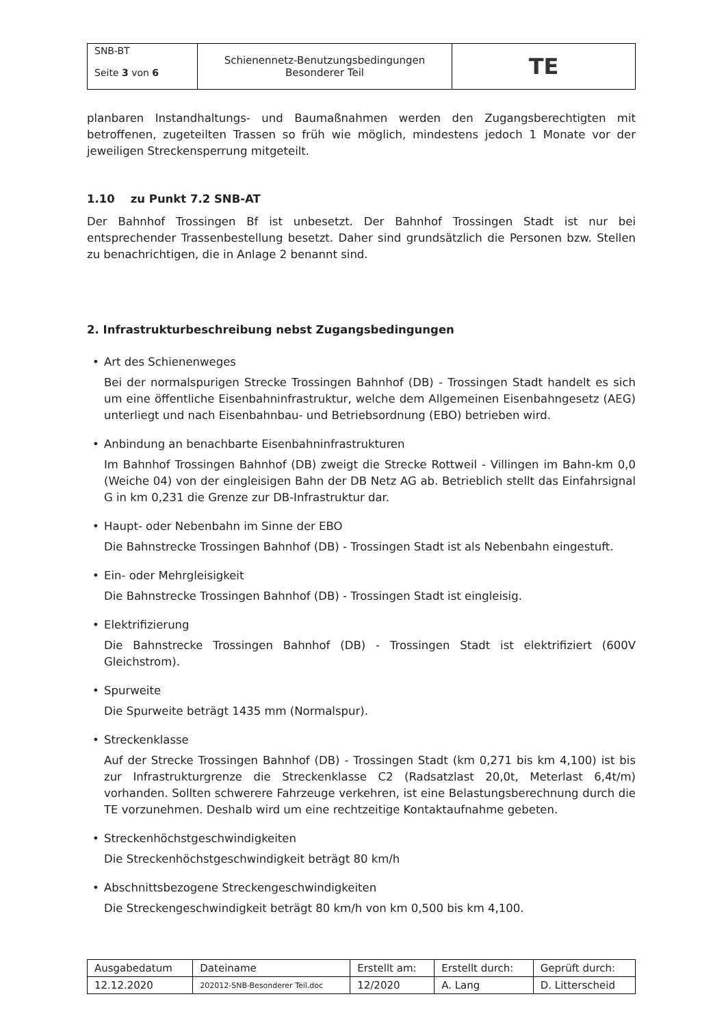| SNB-BT Seite 3 von 6 | Schienennetz-Benutzungsbedingungen Besonderer Teil | TE |
planbaren Instandhaltungs- und Baumaßnahmen werden den Zugangsberechtigten mit betroffenen, zugeteilten Trassen so früh wie möglich, mindestens jedoch 1 Monate vor der jeweiligen Streckensperrung mitgeteilt.
1.10 zu Punkt 7.2 SNB-AT
Der Bahnhof Trossingen Bf ist unbesetzt. Der Bahnhof Trossingen Stadt ist nur bei entsprechender Trassenbestellung besetzt. Daher sind grundsätzlich die Personen bzw. Stellen zu benachrichtigen, die in Anlage 2 benannt sind.
2. Infrastrukturbeschreibung nebst Zugangsbedingungen
Art des Schienenweges
Bei der normalspurigen Strecke Trossingen Bahnhof (DB) - Trossingen Stadt handelt es sich um eine öffentliche Eisenbahninfrastruktur, welche dem Allgemeinen Eisenbahngesetz (AEG) unterliegt und nach Eisenbahnbau- und Betriebsordnung (EBO) betrieben wird.
Anbindung an benachbarte Eisenbahninfrastrukturen
Im Bahnhof Trossingen Bahnhof (DB) zweigt die Strecke Rottweil - Villingen im Bahn-km 0,0 (Weiche 04) von der eingleisigen Bahn der DB Netz AG ab. Betrieblich stellt das Einfahrsignal G in km 0,231 die Grenze zur DB-Infrastruktur dar.
Haupt- oder Nebenbahn im Sinne der EBO
Die Bahnstrecke Trossingen Bahnhof (DB) - Trossingen Stadt ist als Nebenbahn eingestuft.
Ein- oder Mehrgleisigkeit
Die Bahnstrecke Trossingen Bahnhof (DB) - Trossingen Stadt ist eingleisig.
Elektrifizierung
Die Bahnstrecke Trossingen Bahnhof (DB) - Trossingen Stadt ist elektrifiziert (600V Gleichstrom).
Spurweite
Die Spurweite beträgt 1435 mm (Normalspur).
Streckenklasse
Auf der Strecke Trossingen Bahnhof (DB) - Trossingen Stadt (km 0,271 bis km 4,100) ist bis zur Infrastrukturgrenze die Streckenklasse C2 (Radsatzlast 20,0t, Meterlast 6,4t/m) vorhanden. Sollten schwerere Fahrzeuge verkehren, ist eine Belastungsberechnung durch die TE vorzunehmen. Deshalb wird um eine rechtzeitige Kontaktaufnahme gebeten.
Streckenhöchstgeschwindigkeiten
Die Streckenhöchstgeschwindigkeit beträgt 80 km/h
Abschnittsbezogene Streckengeschwindigkeiten
Die Streckengeschwindigkeit beträgt 80 km/h von km 0,500 bis km 4,100.
| Ausgabedatum | Dateiname | Erstellt am: | Erstellt durch: | Geprüft durch: |
| 12.12.2020 | 202012-SNB-Besonderer Teil.doc | 12/2020 | A. Lang | D. Litterscheid |